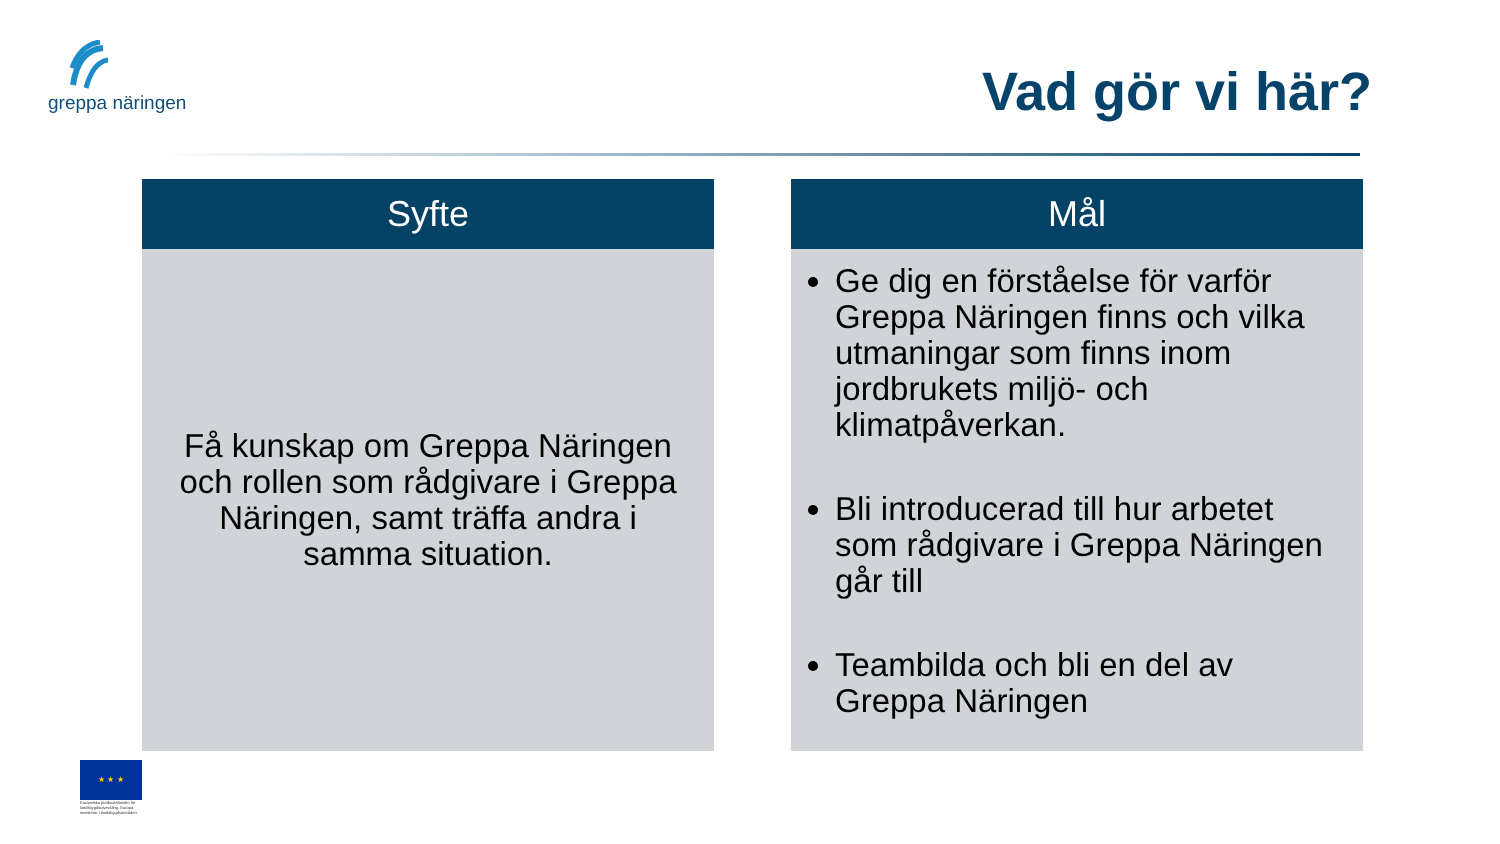greppa näringen
Vad gör vi här?
Syfte
Få kunskap om Greppa Näringen och rollen som rådgivare i Greppa Näringen, samt träffa andra i samma situation.
Mål
Ge dig en förståelse för varför Greppa Näringen finns och vilka utmaningar som finns inom jordbrukets miljö- och klimatpåverkan.
Bli introducerad till hur arbetet som rådgivare i Greppa Näringen går till
Teambilda och bli en del av Greppa Näringen
★ ★ ★
Europeiska jordbruksfonden för landsbygdsutveckling: Europa investerar i landsbygdsområden